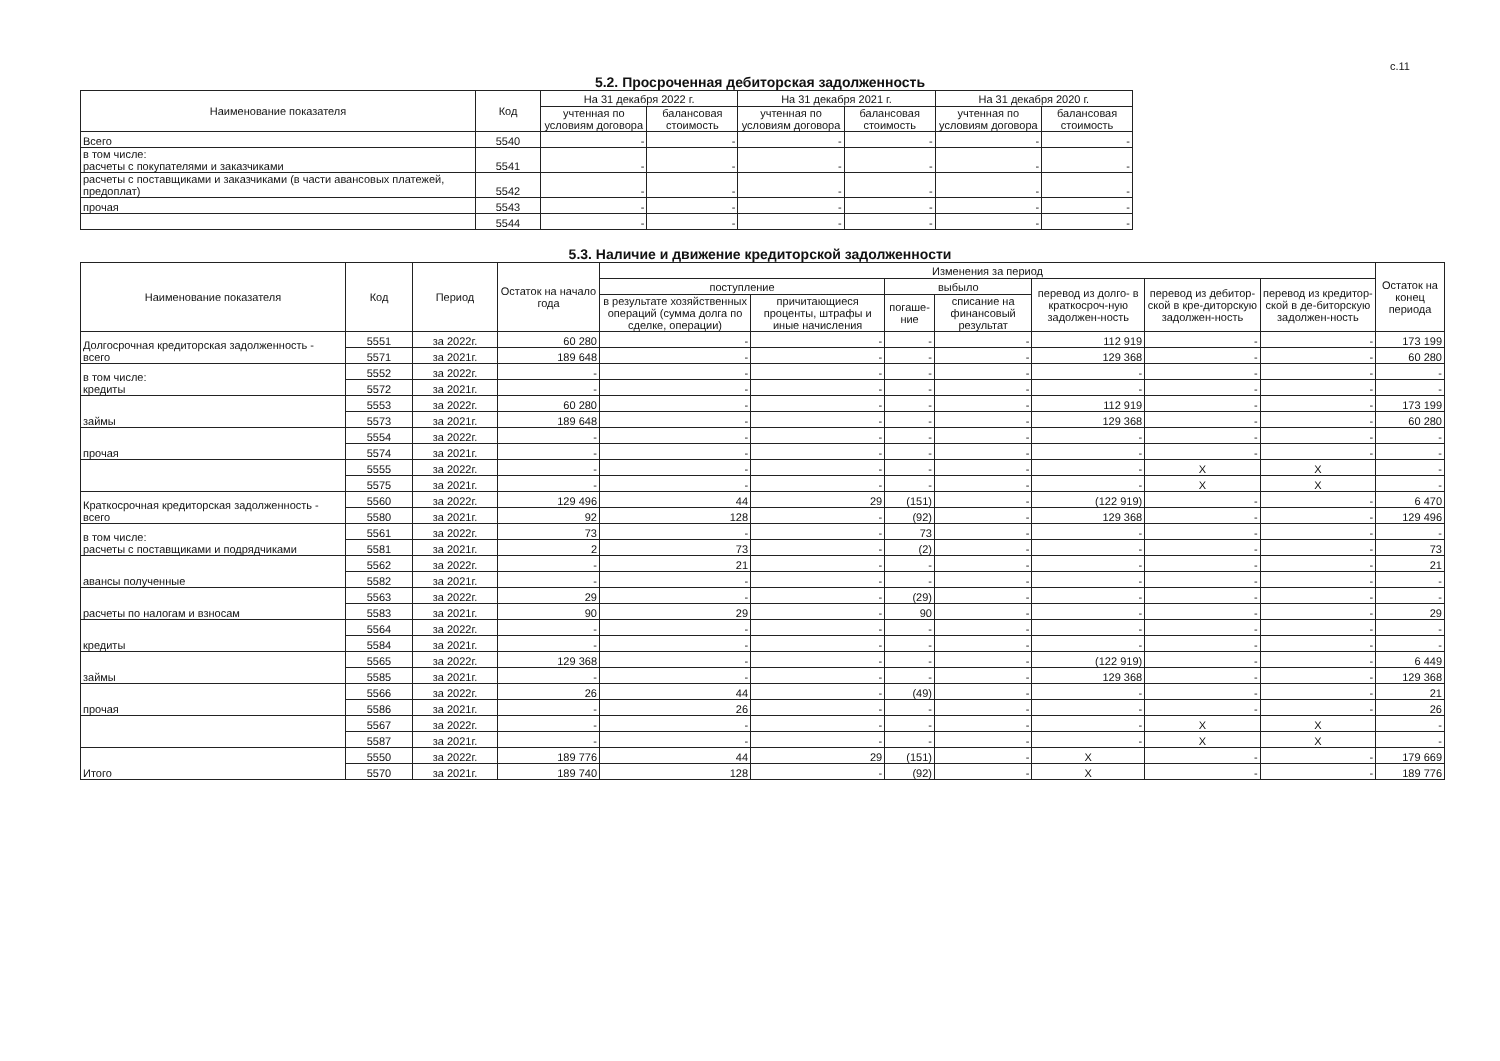с.11
5.2. Просроченная дебиторская задолженность
| Наименование показателя | Код | На 31 декабря 2022 г. | | На 31 декабря 2021 г. | | На 31 декабря 2020 г. | |
| --- | --- | --- | --- | --- | --- | --- | --- |
| | | учтенная по условиям договора | балансовая стоимость | учтенная по условиям договора | балансовая стоимость | учтенная по условиям договора | балансовая стоимость |
| Всего | 5540 | - | - | - | - | - | - |
| в том числе: расчеты с покупателями и заказчиками | 5541 | - | - | - | - | - | - |
| расчеты с поставщиками и заказчиками (в части авансовых платежей, предоплат) | 5542 | - | - | - | - | - | - |
| прочая | 5543 | - | - | - | - | - | - |
| | 5544 | - | - | - | - | - | - |
5.3. Наличие и движение кредиторской задолженности
| Наименование показателя | Код | Период | Остаток на начало года | Изменения за период | | | | | | | Остаток на конец периода |
| --- | --- | --- | --- | --- | --- | --- | --- | --- | --- | --- | --- |
| | | | | поступление | | выбыло | | перевод из долго- в краткосроч-ную задолжен-ность | перевод из дебитор-ской в кре-диторскую задолжен-ность | перевод из кредитор-ской в де-биторскую задолжен-ность | |
| | | | | в результате хозяйственных операций (сумма долга по сделке, операции) | причитающиеся проценты, штрафы и иные начисления | погаше-ние | списание на финансовый результат | | | | |
| Долгосрочная кредиторская задолженность - всего | 5551 | за 2022г. | 60 280 | - | - | - | - | 112 919 | - | - | 173 199 |
| | 5571 | за 2021г. | 189 648 | - | - | - | - | 129 368 | - | - | 60 280 |
| в том числе: кредиты | 5552 | за 2022г. | - | - | - | - | - | - | - | - | - |
| | 5572 | за 2021г. | - | - | - | - | - | - | - | - | - |
| займы | 5553 | за 2022г. | 60 280 | - | - | - | - | 112 919 | - | - | 173 199 |
| | 5573 | за 2021г. | 189 648 | - | - | - | - | 129 368 | - | - | 60 280 |
| прочая | 5554 | за 2022г. | - | - | - | - | - | - | - | - | - |
| | 5574 | за 2021г. | - | - | - | - | - | - | - | - | - |
| | 5555 | за 2022г. | - | - | - | - | - | - | X | X | - |
| | 5575 | за 2021г. | - | - | - | - | - | - | X | X | - |
| Краткосрочная кредиторская задолженность - всего | 5560 | за 2022г. | 129 496 | 44 | 29 | (151) | - | (122 919) | - | - | 6 470 |
| | 5580 | за 2021г. | 92 | 128 | - | (92) | - | 129 368 | - | - | 129 496 |
| в том числе: расчеты с поставщиками и подрядчиками | 5561 | за 2022г. | 73 | - | - | 73 | - | - | - | - | - |
| | 5581 | за 2021г. | 2 | 73 | - | (2) | - | - | - | - | 73 |
| авансы полученные | 5562 | за 2022г. | - | 21 | - | - | - | - | - | - | 21 |
| | 5582 | за 2021г. | - | - | - | - | - | - | - | - | - |
| расчеты по налогам и взносам | 5563 | за 2022г. | 29 | - | - | (29) | - | - | - | - | - |
| | 5583 | за 2021г. | 90 | 29 | - | 90 | - | - | - | - | 29 |
| кредиты | 5564 | за 2022г. | - | - | - | - | - | - | - | - | - |
| | 5584 | за 2021г. | - | - | - | - | - | - | - | - | - |
| займы | 5565 | за 2022г. | 129 368 | - | - | - | - | (122 919) | - | - | 6 449 |
| | 5585 | за 2021г. | - | - | - | - | - | 129 368 | - | - | 129 368 |
| прочая | 5566 | за 2022г. | 26 | 44 | - | (49) | - | - | - | - | 21 |
| | 5586 | за 2021г. | - | 26 | - | - | - | - | - | - | 26 |
| | 5567 | за 2022г. | - | - | - | - | - | - | X | X | - |
| | 5587 | за 2021г. | - | - | - | - | - | - | X | X | - |
| Итого | 5550 | за 2022г. | 189 776 | 44 | 29 | (151) | - | X | - | - | 179 669 |
| | 5570 | за 2021г. | 189 740 | 128 | - | (92) | - | X | - | - | 189 776 |